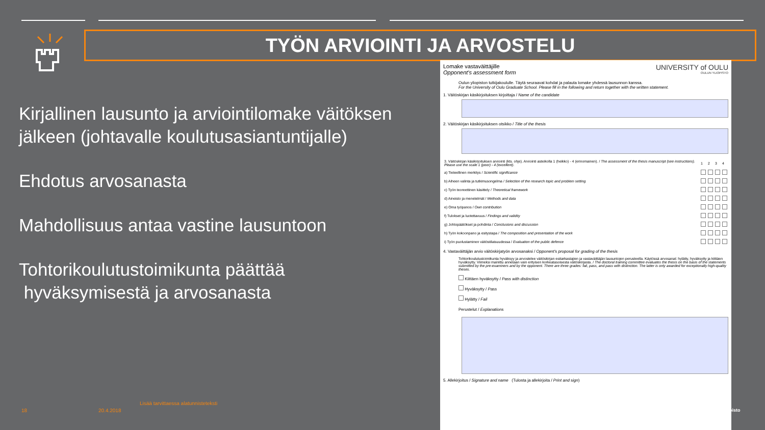TYÖN ARVIOINTI JA ARVOSTELU
Kirjallinen lausunto ja arviointilomake väitöksen jälkeen (johtavalle koulutusasiantuntijalle)
Ehdotus arvosanasta
Mahdollisuus antaa vastine lausuntoon
Tohtorikoulutustoimikunta päättää
hyväksymisestä ja arvosanasta
Lisää tarvittaessa alatunnisteteksti
18 20.4.2018 pisto
Lomake vastaväittäjille
Opponent's assessment form
UNIVERSITY of OULU
OULUN YLIOPISTO
Oulun yliopiston tutkijakoululle. Täytä seuraavat kohdat ja palauta lomake yhdessä lausunnon kanssa.
For the University of Oulu Graduate School. Please fill in the following and return together with the written statement.
1. Väitöskirjan käsikirjoituksen kirjoittaja / Name of the candidate
2. Väitöskirjan käsikirjoituksen otsikko / Title of the thesis
| 3. Väitöskirjan käsikirjoituksen arviointi (kts. ohje). Arviointi asteikolla 1 (heikko) - 4 (erinomainen). / The assessment of the thesis manuscript (see instructions). Please use the scale 1 (poor) - 4 (excellent). | 1 | 2 | 3 | 4 |
| a) Tieteellinen merkitys / Scientific significance | | | | |
| b) Aiheen valinta ja tutkimusongelma / Selection of the research topic and problem setting | | | | |
| c) Työn teoreettinen käsittely / Theoretical framework | | | | |
| d) Aineisto ja menetelmät / Methods and data | | | | |
| e) Oma työpanos / Own contribution | | | | |
| f) Tulokset ja luotettavuus / Findings and validity | | | | |
| g) Johtopäätökset ja pohdinta / Conclusions and discussion | | | | |
| h) Työn kokoonpano ja esitystapa / The composition and presentation of the work | | | | |
| i) Työn puolustaminen väitöstilaisuudessa / Evaluation of the public defence | | | | |
4. Vastaväittäjän arvio väitöskirjatyön arvosanaksi / Opponent's proposal for grading of the thesis
Tohtorikoulutustoimikunta hyväksyy ja arvostelee väitöskirjan esitarkastajien ja vastaväittäjän lausuntojen perusteella. Käytössä arvosanat: hylätty, hyväksytty ja kiittäen hyväksytty. Viimeksi mainittu annetaan vain erityisen korkeatasoisesta väitöskirjasta. / The doctoral training committee evaluates the thesis on the basis of the statements submitted by the pre-examiners and by the opponent. There are three grades: fail, pass, and pass with distinction. The latter is only awarded for exceptionally high-quality theses.
Kiittäen hyväksytty / Pass with distinction
Hyväksytty / Pass
Hylätty / Fail
Perustelut / Explanations
5. Allekirjoitus / Signature and name (Tulosta ja allekirjoita / Print and sign)